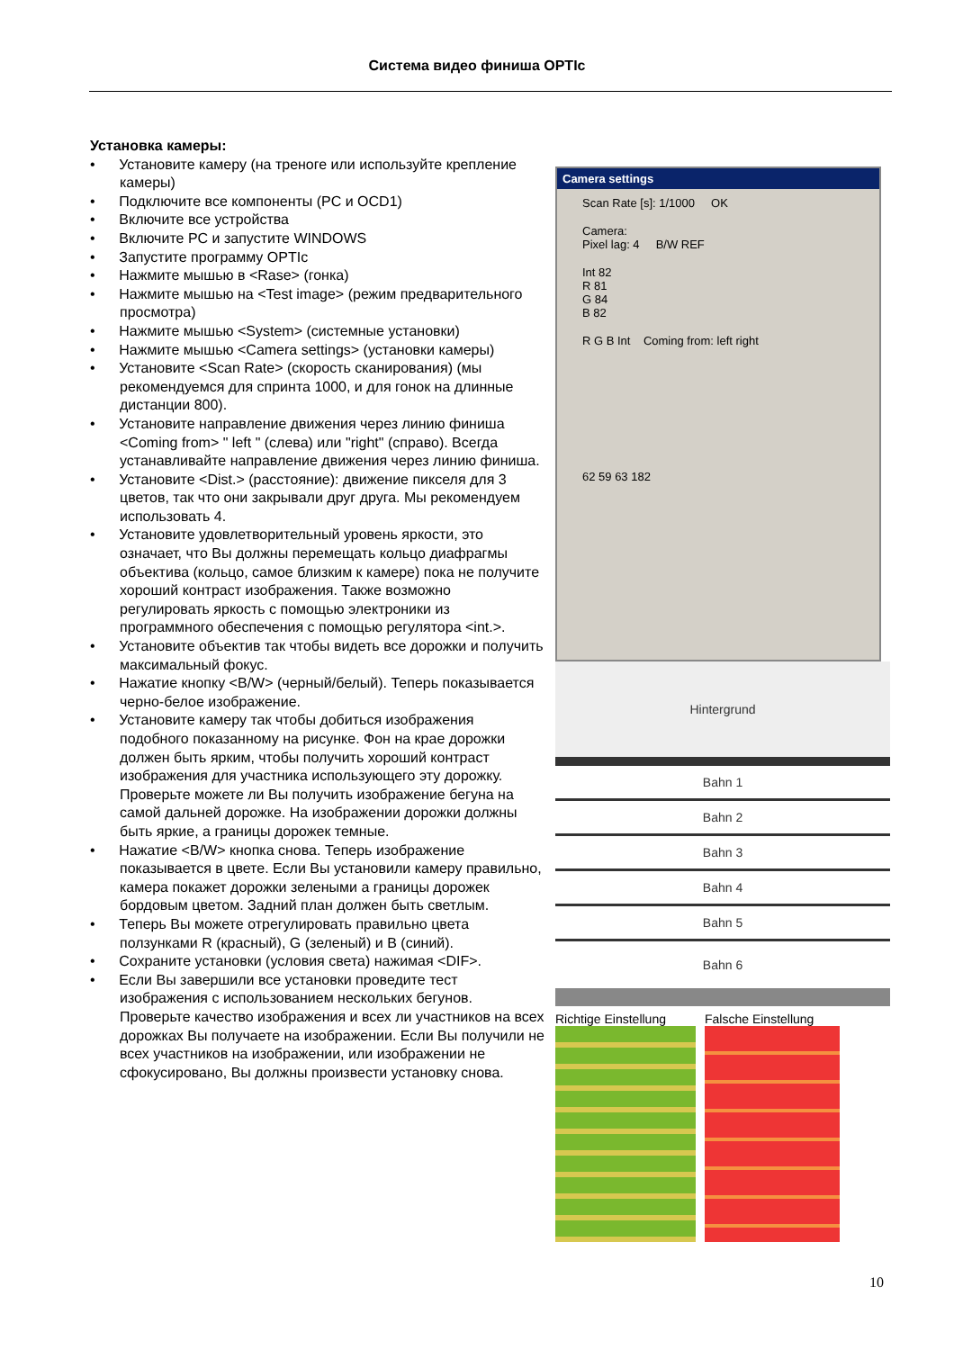Система видео финиша OPTIc
Установка камеры:
• Установите камеру (на треноге или используйте крепление камеры)
• Подключите все компоненты (PC и OCD1)
• Включите все устройства
• Включите PC и запустите WINDOWS
• Запустите программу OPTIc
• Нажмите мышью в <Rase> (гонка)
• Нажмите мышью на <Test image> (режим предварительного просмотра)
• Нажмите мышью <System> (системные установки)
• Нажмите мышью <Camera settings> (установки камеры)
• Установите <Scan Rate> (скорость сканирования) (мы рекомендуемся для спринта 1000, и для гонок на длинные дистанции 800).
• Установите направление движения через линию финиша <Coming from> " left " (слева) или "right" (справо). Всегда устанавливайте направление движения через линию финиша.
• Установите <Dist.> (расстояние): движение пикселя для 3 цветов, так что они закрывали друг друга. Мы рекомендуем использовать 4.
• Установите удовлетворительный уровень яркости, это означает, что Вы должны перемещать кольцо диафрагмы объектива (кольцо, самое близким к камере) пока не получите хороший контраст изображения. Также возможно регулировать яркость с помощью электроники из программного обеспечения с помощью регулятора <int.>.
• Установите объектив так чтобы видеть все дорожки и получить максимальный фокус.
• Нажатие кнопку <B/W> (черный/белый). Теперь показывается черно-белое изображение.
• Установите камеру так чтобы добиться изображения подобного показанному на рисунке. Фон на крае дорожки должен быть ярким, чтобы получить хороший контраст изображения для участника использующего эту дорожку. Проверьте можете ли Вы получить изображение бегуна на самой дальней дорожке. На изображении дорожки должны быть яркие, а границы дорожек темные.
• Нажатие <B/W> кнопка снова. Теперь изображение показывается в цвете. Если Вы установили камеру правильно, камера покажет дорожки зелеными а границы дорожек бордовым цветом. Задний план должен быть светлым.
• Теперь Вы можете отрегулировать правильно цвета ползунками R (красный), G (зеленый) и B (синий).
• Сохраните установки (условия света) нажимая <DIF>.
• Если Вы завершили все установки проведите тест изображения с использованием нескольких бегунов. Проверьте качество изображения и всех ли участников на всех дорожках Вы получаете на изображении. Если Вы получили не всех участников на изображении, или изображении не сфокусировано, Вы должны произвести установку снова.
Camera settings
Scan Rate [s]: 1/1000 OK
Camera:
Pixel lag: 4 B/W REF
Int 82
R 81
G 84
B 82
R G B Int Coming from: left right
62 59 63 182
Hintergrund
Bahn 1
Bahn 2
Bahn 3
Bahn 4
Bahn 5
Bahn 6
Richtige Einstellung Falsche Einstellung
10